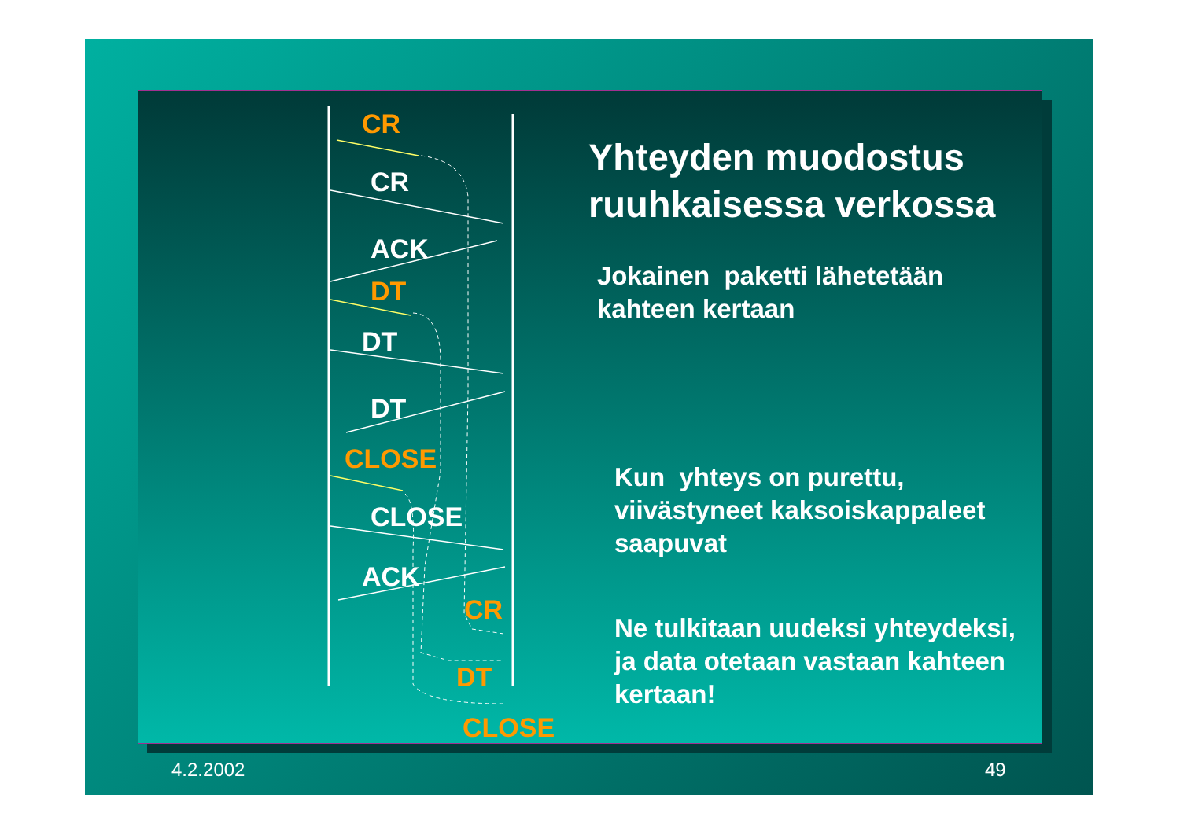CR
CR
ACK
DT
DT
DT
CLOSE
CLOSE
ACK
CR
DT
CLOSE
Yhteyden muodostus
ruuhkaisessa verkossa
Jokainen paketti lähetetään
kahteen kertaan
Kun yhteys on purettu,
viivästyneet kaksoiskappaleet
saapuvat
Ne tulkitaan uudeksi yhteydeksi,
ja data otetaan vastaan kahteen
kertaan!
4.2.2002 49